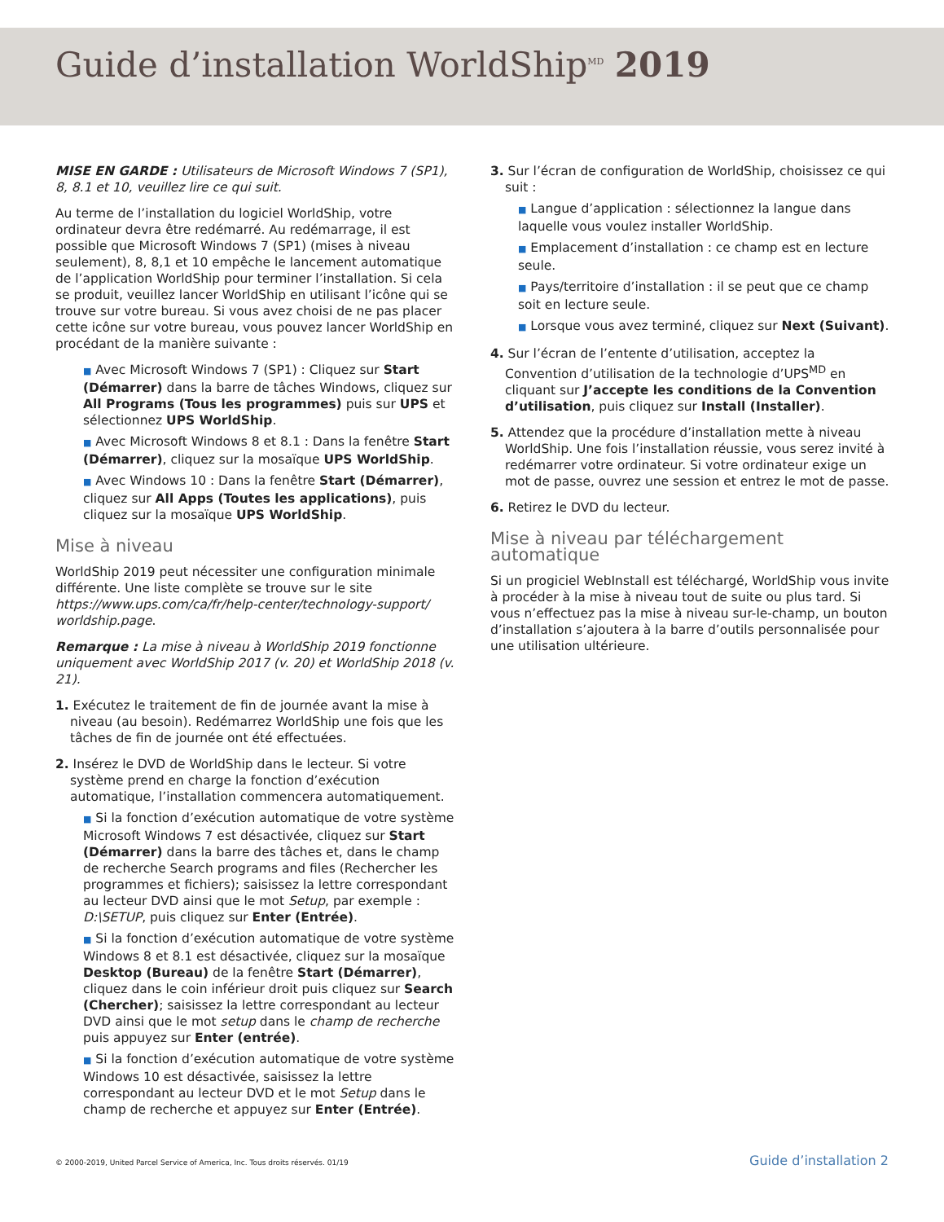Guide d’installation WorldShip<sup>MD</sup> 2019
MISE EN GARDE : Utilisateurs de Microsoft Windows 7 (SP1), 8, 8.1 et 10, veuillez lire ce qui suit.
Au terme de l’installation du logiciel WorldShip, votre ordinateur devra être redémarré. Au redémarrage, il est possible que Microsoft Windows 7 (SP1) (mises à niveau seulement), 8, 8,1 et 10 empêche le lancement automatique de l’application WorldShip pour terminer l’installation. Si cela se produit, veuillez lancer WorldShip en utilisant l’icône qui se trouve sur votre bureau. Si vous avez choisi de ne pas placer cette icône sur votre bureau, vous pouvez lancer WorldShip en procédant de la manière suivante :
■ Avec Microsoft Windows 7 (SP1) : Cliquez sur Start (Démarrer) dans la barre de tâches Windows, cliquez sur All Programs (Tous les programmes) puis sur UPS et sélectionnez UPS WorldShip.
■ Avec Microsoft Windows 8 et 8.1 : Dans la fenêtre Start (Démarrer), cliquez sur la mosaïque UPS WorldShip.
■ Avec Windows 10 : Dans la fenêtre Start (Démarrer), cliquez sur All Apps (Toutes les applications), puis cliquez sur la mosaïque UPS WorldShip.
Mise à niveau
WorldShip 2019 peut nécessiter une configuration minimale différente. Une liste complète se trouve sur le site https://www.ups.com/ca/fr/help-center/technology-support/ worldship.page.
Remarque : La mise à niveau à WorldShip 2019 fonctionne uniquement avec WorldShip 2017 (v. 20) et WorldShip 2018 (v. 21).
1. Exécutez le traitement de fin de journée avant la mise à niveau (au besoin). Redémarrez WorldShip une fois que les tâches de fin de journée ont été effectuées.
2. Insérez le DVD de WorldShip dans le lecteur. Si votre système prend en charge la fonction d’exécution automatique, l’installation commencera automatiquement.
■ Si la fonction d’exécution automatique de votre système Microsoft Windows 7 est désactivée, cliquez sur Start (Démarrer) dans la barre des tâches et, dans le champ de recherche Search programs and files (Rechercher les programmes et fichiers); saisissez la lettre correspondant au lecteur DVD ainsi que le mot Setup, par exemple : D:\SETUP, puis cliquez sur Enter (Entrée).
■ Si la fonction d’exécution automatique de votre système Windows 8 et 8.1 est désactivée, cliquez sur la mosaïque Desktop (Bureau) de la fenêtre Start (Démarrer), cliquez dans le coin inférieur droit puis cliquez sur Search (Chercher); saisissez la lettre correspondant au lecteur DVD ainsi que le mot setup dans le champ de recherche puis appuyez sur Enter (entrée).
■ Si la fonction d’exécution automatique de votre système Windows 10 est désactivée, saisissez la lettre correspondant au lecteur DVD et le mot Setup dans le champ de recherche et appuyez sur Enter (Entrée).
3. Sur l’écran de configuration de WorldShip, choisissez ce qui suit :
■ Langue d’application : sélectionnez la langue dans laquelle vous voulez installer WorldShip.
■ Emplacement d’installation : ce champ est en lecture seule.
■ Pays/territoire d’installation : il se peut que ce champ soit en lecture seule.
■ Lorsque vous avez terminé, cliquez sur Next (Suivant).
4. Sur l’écran de l’entente d’utilisation, acceptez la Convention d’utilisation de la technologie d’UPS<sup>MD</sup> en cliquant sur J’accepte les conditions de la Convention d’utilisation, puis cliquez sur Install (Installer).
5. Attendez que la procédure d’installation mette à niveau WorldShip. Une fois l’installation réussie, vous serez invité à redémarrer votre ordinateur. Si votre ordinateur exige un mot de passe, ouvrez une session et entrez le mot de passe.
6. Retirez le DVD du lecteur.
Mise à niveau par téléchargement automatique
Si un progiciel WebInstall est téléchargé, WorldShip vous invite à procéder à la mise à niveau tout de suite ou plus tard. Si vous n’effectuez pas la mise à niveau sur-le-champ, un bouton d’installation s’ajoutera à la barre d’outils personnalisée pour une utilisation ultérieure.
© 2000-2019, United Parcel Service of America, Inc. Tous droits réservés. 01/19 Guide d’installation 2